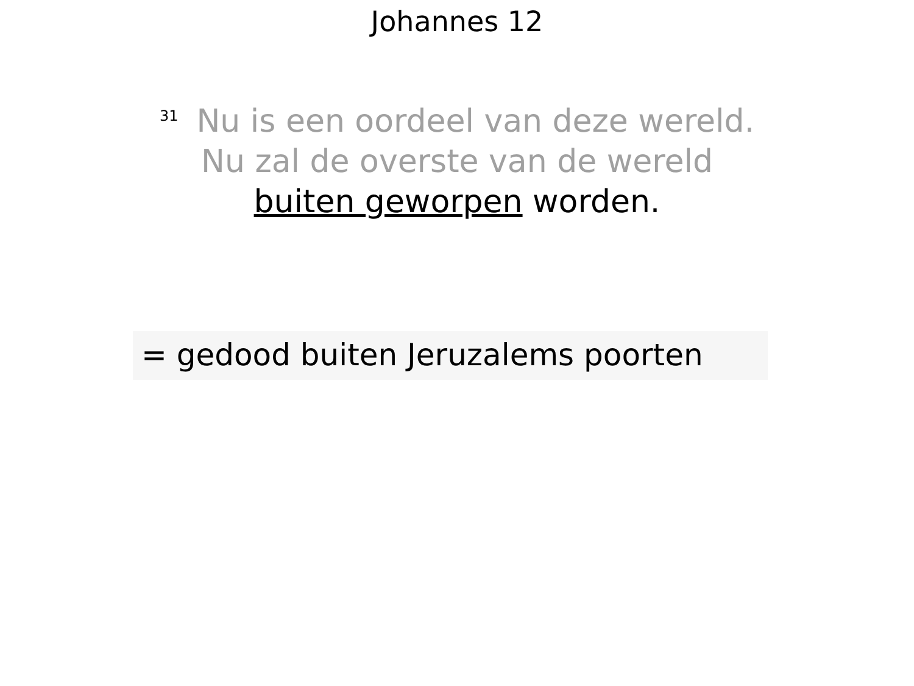Johannes 12
<sup>31</sup> Nu is een oordeel van deze wereld.
Nu zal de overste van de wereld
buiten geworpen worden.
= gedood buiten Jeruzalems poorten